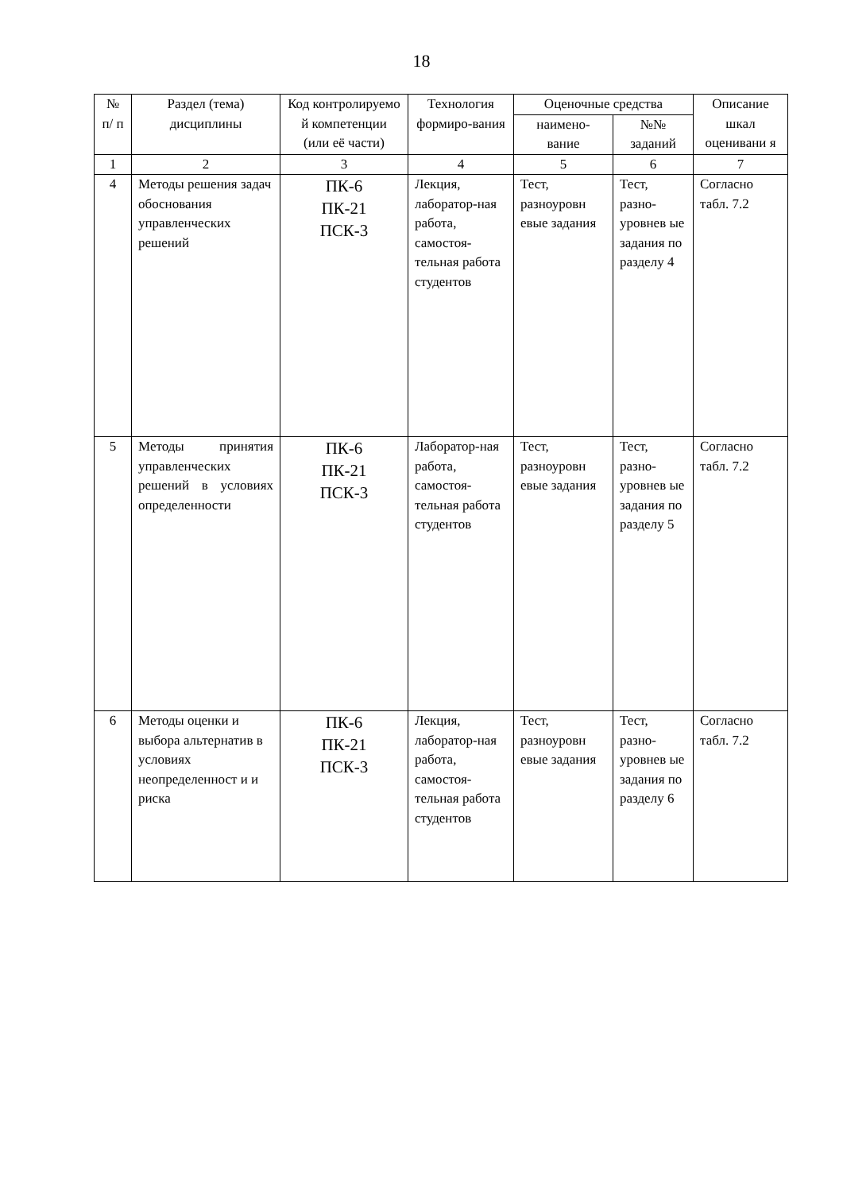18
| № п/ п | Раздел (тема) дисциплины | Код контролируемо й компетенции (или её части) | Технология формиро-вания | Оценочные средства | | Описание шкал оценивани я |
| --- | --- | --- | --- | --- | --- | --- |
| | | | | наимено-вание | №№ заданий | |
| 1 | 2 | 3 | 4 | 5 | 6 | 7 |
| 4 | Методы решения задач обоснования управленческих решений | ПК-6 ПК-21 ПСК-3 | Лекция, лаборатор-ная работа, самостоя-тельная работа студентов | Тест, разноуровн евые задания | Тест, разно-уровнев ые задания по разделу 4 | Согласно табл. 7.2 |
| 5 | Методы принятия управленческих решений в условиях определенности | ПК-6 ПК-21 ПСК-3 | Лаборатор-ная работа, самостоя-тельная работа студентов | Тест, разноуровн евые задания | Тест, разно-уровнев ые задания по разделу 5 | Согласно табл. 7.2 |
| 6 | Методы оценки и выбора альтернатив в условиях неопределенност и и риска | ПК-6 ПК-21 ПСК-3 | Лекция, лаборатор-ная работа, самостоя-тельная работа студентов | Тест, разноуровн евые задания | Тест, разно-уровнев ые задания по разделу 6 | Согласно табл. 7.2 |